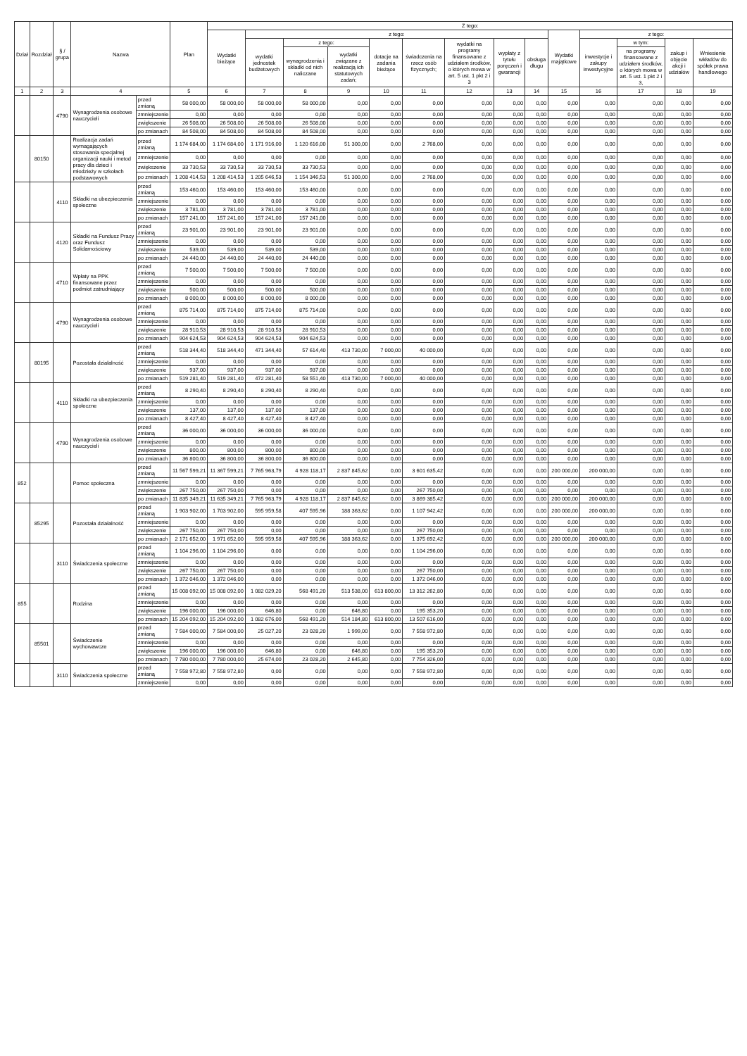| Dział | Rozdział | § / grupa | Nazwa | | Plan | Z tego: | | | | | | | | | | | | | |
| --- | --- | --- | --- | --- | --- | --- | --- | --- | --- | --- | --- | --- | --- | --- | --- | --- | --- | --- | --- |
| | | | | | | Wydatki bieżące | z tego: | | | | | | | | Wydatki majątkowe | z tego: | | | |
| | | | | | | | wydatki jednostek budżetowych | z tego: | | dotacje na zadania bieżące | świadczenia na rzecz osób fizycznych; | wydatki na programy finansowane z udziałem środków, o których mowa w art. 5 ust. 1 pkt 2 i 3 | wypłaty z tytułu poręczeń i gwarancji | obsługa długu | | inwestycje i zakupy inwestycyjne | w tym: | zakup i objęcie akcji i udziałów | Wniesienie wkładów do spółek prawa handlowego |
| | | | | | | | | wynagrodzenia i składki od nich naliczane | wydatki związane z realizacją ich statutowych zadań; | | | | | | | | na programy finansowane z udziałem środków, o których mowa w art. 5 ust. 1 pkt 2 i 3, | | |
| 1 | 2 | 3 | 4 | | 5 | 6 | 7 | 8 | 9 | 10 | 11 | 12 | 13 | 14 | 15 | 16 | 17 | 18 | 19 |
| | | 4790 | Wynagrodzenia osobowe nauczycieli | przed zmianą | 58 000,00 | 58 000,00 | 58 000,00 | 58 000,00 | 0,00 | 0,00 | 0,00 | 0,00 | 0,00 | 0,00 | 0,00 | 0,00 | 0,00 | 0,00 | 0,00 |
| | | | | zmniejszenie | 0,00 | 0,00 | 0,00 | 0,00 | 0,00 | 0,00 | 0,00 | 0,00 | 0,00 | 0,00 | 0,00 | 0,00 | 0,00 | 0,00 | 0,00 |
| | | | | zwiększenie | 26 508,00 | 26 508,00 | 26 508,00 | 26 508,00 | 0,00 | 0,00 | 0,00 | 0,00 | 0,00 | 0,00 | 0,00 | 0,00 | 0,00 | 0,00 | 0,00 |
| | | | | po zmianach | 84 508,00 | 84 508,00 | 84 508,00 | 84 508,00 | 0,00 | 0,00 | 0,00 | 0,00 | 0,00 | 0,00 | 0,00 | 0,00 | 0,00 | 0,00 | 0,00 |
| | 80150 | | Realizacja zadań wymagających stosowania specjalnej organizacji nauki i metod pracy dla dzieci i młodzieży w szkołach podstawowych | przed zmianą | 1 174 684,00 | 1 174 684,00 | 1 171 916,00 | 1 120 616,00 | 51 300,00 | 0,00 | 2 768,00 | 0,00 | 0,00 | 0,00 | 0,00 | 0,00 | 0,00 | 0,00 | 0,00 |
| | | | | zmniejszenie | 0,00 | 0,00 | 0,00 | 0,00 | 0,00 | 0,00 | 0,00 | 0,00 | 0,00 | 0,00 | 0,00 | 0,00 | 0,00 | 0,00 | 0,00 |
| | | | | zwiększenie | 33 730,53 | 33 730,53 | 33 730,53 | 33 730,53 | 0,00 | 0,00 | 0,00 | 0,00 | 0,00 | 0,00 | 0,00 | 0,00 | 0,00 | 0,00 | 0,00 |
| | | | | po zmianach | 1 208 414,53 | 1 208 414,53 | 1 205 646,53 | 1 154 346,53 | 51 300,00 | 0,00 | 2 768,00 | 0,00 | 0,00 | 0,00 | 0,00 | 0,00 | 0,00 | 0,00 | 0,00 |
| | | 4110 | Składki na ubezpieczenia społeczne | przed zmianą | 153 460,00 | 153 460,00 | 153 460,00 | 153 460,00 | 0,00 | 0,00 | 0,00 | 0,00 | 0,00 | 0,00 | 0,00 | 0,00 | 0,00 | 0,00 | 0,00 |
| | | | | zmniejszenie | 0,00 | 0,00 | 0,00 | 0,00 | 0,00 | 0,00 | 0,00 | 0,00 | 0,00 | 0,00 | 0,00 | 0,00 | 0,00 | 0,00 | 0,00 |
| | | | | zwiększenie | 3 781,00 | 3 781,00 | 3 781,00 | 3 781,00 | 0,00 | 0,00 | 0,00 | 0,00 | 0,00 | 0,00 | 0,00 | 0,00 | 0,00 | 0,00 | 0,00 |
| | | | | po zmianach | 157 241,00 | 157 241,00 | 157 241,00 | 157 241,00 | 0,00 | 0,00 | 0,00 | 0,00 | 0,00 | 0,00 | 0,00 | 0,00 | 0,00 | 0,00 | 0,00 |
| | | 4120 | Składki na Fundusz Pracy oraz Fundusz Solidarnościowy | przed zmianą | 23 901,00 | 23 901,00 | 23 901,00 | 23 901,00 | 0,00 | 0,00 | 0,00 | 0,00 | 0,00 | 0,00 | 0,00 | 0,00 | 0,00 | 0,00 | 0,00 |
| | | | | zmniejszenie | 0,00 | 0,00 | 0,00 | 0,00 | 0,00 | 0,00 | 0,00 | 0,00 | 0,00 | 0,00 | 0,00 | 0,00 | 0,00 | 0,00 | 0,00 |
| | | | | zwiększenie | 539,00 | 539,00 | 539,00 | 539,00 | 0,00 | 0,00 | 0,00 | 0,00 | 0,00 | 0,00 | 0,00 | 0,00 | 0,00 | 0,00 | 0,00 |
| | | | | po zmianach | 24 440,00 | 24 440,00 | 24 440,00 | 24 440,00 | 0,00 | 0,00 | 0,00 | 0,00 | 0,00 | 0,00 | 0,00 | 0,00 | 0,00 | 0,00 | 0,00 |
| | | 4710 | Wpłaty na PPK finansowane przez podmiot zatrudniający | przed zmianą | 7 500,00 | 7 500,00 | 7 500,00 | 7 500,00 | 0,00 | 0,00 | 0,00 | 0,00 | 0,00 | 0,00 | 0,00 | 0,00 | 0,00 | 0,00 | 0,00 |
| | | | | zmniejszenie | 0,00 | 0,00 | 0,00 | 0,00 | 0,00 | 0,00 | 0,00 | 0,00 | 0,00 | 0,00 | 0,00 | 0,00 | 0,00 | 0,00 | 0,00 |
| | | | | zwiększenie | 500,00 | 500,00 | 500,00 | 500,00 | 0,00 | 0,00 | 0,00 | 0,00 | 0,00 | 0,00 | 0,00 | 0,00 | 0,00 | 0,00 | 0,00 |
| | | | | po zmianach | 8 000,00 | 8 000,00 | 8 000,00 | 8 000,00 | 0,00 | 0,00 | 0,00 | 0,00 | 0,00 | 0,00 | 0,00 | 0,00 | 0,00 | 0,00 | 0,00 |
| | | 4790 | Wynagrodzenia osobowe nauczycieli | przed zmianą | 875 714,00 | 875 714,00 | 875 714,00 | 875 714,00 | 0,00 | 0,00 | 0,00 | 0,00 | 0,00 | 0,00 | 0,00 | 0,00 | 0,00 | 0,00 | 0,00 |
| | | | | zmniejszenie | 0,00 | 0,00 | 0,00 | 0,00 | 0,00 | 0,00 | 0,00 | 0,00 | 0,00 | 0,00 | 0,00 | 0,00 | 0,00 | 0,00 | 0,00 |
| | | | | zwiększenie | 28 910,53 | 28 910,53 | 28 910,53 | 28 910,53 | 0,00 | 0,00 | 0,00 | 0,00 | 0,00 | 0,00 | 0,00 | 0,00 | 0,00 | 0,00 | 0,00 |
| | | | | po zmianach | 904 624,53 | 904 624,53 | 904 624,53 | 904 624,53 | 0,00 | 0,00 | 0,00 | 0,00 | 0,00 | 0,00 | 0,00 | 0,00 | 0,00 | 0,00 | 0,00 |
| | 80195 | | Pozostała działalność | przed zmianą | 518 344,40 | 518 344,40 | 471 344,40 | 57 614,40 | 413 730,00 | 7 000,00 | 40 000,00 | 0,00 | 0,00 | 0,00 | 0,00 | 0,00 | 0,00 | 0,00 | 0,00 |
| | | | | zmniejszenie | 0,00 | 0,00 | 0,00 | 0,00 | 0,00 | 0,00 | 0,00 | 0,00 | 0,00 | 0,00 | 0,00 | 0,00 | 0,00 | 0,00 | 0,00 |
| | | | | zwiększenie | 937,00 | 937,00 | 937,00 | 937,00 | 0,00 | 0,00 | 0,00 | 0,00 | 0,00 | 0,00 | 0,00 | 0,00 | 0,00 | 0,00 | 0,00 |
| | | | | po zmianach | 519 281,40 | 519 281,40 | 472 281,40 | 58 551,40 | 413 730,00 | 7 000,00 | 40 000,00 | 0,00 | 0,00 | 0,00 | 0,00 | 0,00 | 0,00 | 0,00 | 0,00 |
| | | 4110 | Składki na ubezpieczenia społeczne | przed zmianą | 8 290,40 | 8 290,40 | 8 290,40 | 8 290,40 | 0,00 | 0,00 | 0,00 | 0,00 | 0,00 | 0,00 | 0,00 | 0,00 | 0,00 | 0,00 | 0,00 |
| | | | | zmniejszenie | 0,00 | 0,00 | 0,00 | 0,00 | 0,00 | 0,00 | 0,00 | 0,00 | 0,00 | 0,00 | 0,00 | 0,00 | 0,00 | 0,00 | 0,00 |
| | | | | zwiększenie | 137,00 | 137,00 | 137,00 | 137,00 | 0,00 | 0,00 | 0,00 | 0,00 | 0,00 | 0,00 | 0,00 | 0,00 | 0,00 | 0,00 | 0,00 |
| | | | | po zmianach | 8 427,40 | 8 427,40 | 8 427,40 | 8 427,40 | 0,00 | 0,00 | 0,00 | 0,00 | 0,00 | 0,00 | 0,00 | 0,00 | 0,00 | 0,00 | 0,00 |
| | | 4790 | Wynagrodzenia osobowe nauczycieli | przed zmianą | 36 000,00 | 36 000,00 | 36 000,00 | 36 000,00 | 0,00 | 0,00 | 0,00 | 0,00 | 0,00 | 0,00 | 0,00 | 0,00 | 0,00 | 0,00 | 0,00 |
| | | | | zmniejszenie | 0,00 | 0,00 | 0,00 | 0,00 | 0,00 | 0,00 | 0,00 | 0,00 | 0,00 | 0,00 | 0,00 | 0,00 | 0,00 | 0,00 | 0,00 |
| | | | | zwiększenie | 800,00 | 800,00 | 800,00 | 800,00 | 0,00 | 0,00 | 0,00 | 0,00 | 0,00 | 0,00 | 0,00 | 0,00 | 0,00 | 0,00 | 0,00 |
| | | | | po zmianach | 36 800,00 | 36 800,00 | 36 800,00 | 36 800,00 | 0,00 | 0,00 | 0,00 | 0,00 | 0,00 | 0,00 | 0,00 | 0,00 | 0,00 | 0,00 | 0,00 |
| 852 | | | Pomoc społeczna | przed zmianą | 11 567 599,21 | 11 367 599,21 | 7 765 963,79 | 4 928 118,17 | 2 837 845,62 | 0,00 | 3 601 635,42 | 0,00 | 0,00 | 0,00 | 200 000,00 | 200 000,00 | 0,00 | 0,00 | 0,00 |
| | | | | zmniejszenie | 0,00 | 0,00 | 0,00 | 0,00 | 0,00 | 0,00 | 0,00 | 0,00 | 0,00 | 0,00 | 0,00 | 0,00 | 0,00 | 0,00 | 0,00 |
| | | | | zwiększenie | 267 750,00 | 267 750,00 | 0,00 | 0,00 | 0,00 | 0,00 | 267 750,00 | 0,00 | 0,00 | 0,00 | 0,00 | 0,00 | 0,00 | 0,00 | 0,00 |
| | | | | po zmianach | 11 835 349,21 | 11 635 349,21 | 7 765 963,79 | 4 928 118,17 | 2 837 845,62 | 0,00 | 3 869 385,42 | 0,00 | 0,00 | 0,00 | 200 000,00 | 200 000,00 | 0,00 | 0,00 | 0,00 |
| | 85295 | | Pozostała działalność | przed zmianą | 1 903 902,00 | 1 703 902,00 | 595 959,58 | 407 595,96 | 188 363,62 | 0,00 | 1 107 942,42 | 0,00 | 0,00 | 0,00 | 200 000,00 | 200 000,00 | 0,00 | 0,00 | 0,00 |
| | | | | zmniejszenie | 0,00 | 0,00 | 0,00 | 0,00 | 0,00 | 0,00 | 0,00 | 0,00 | 0,00 | 0,00 | 0,00 | 0,00 | 0,00 | 0,00 | 0,00 |
| | | | | zwiększenie | 267 750,00 | 267 750,00 | 0,00 | 0,00 | 0,00 | 0,00 | 267 750,00 | 0,00 | 0,00 | 0,00 | 0,00 | 0,00 | 0,00 | 0,00 | 0,00 |
| | | | | po zmianach | 2 171 652,00 | 1 971 652,00 | 595 959,58 | 407 595,96 | 188 363,62 | 0,00 | 1 375 692,42 | 0,00 | 0,00 | 0,00 | 200 000,00 | 200 000,00 | 0,00 | 0,00 | 0,00 |
| | | 3110 | Świadczenia społeczne | przed zmianą | 1 104 296,00 | 1 104 296,00 | 0,00 | 0,00 | 0,00 | 0,00 | 1 104 296,00 | 0,00 | 0,00 | 0,00 | 0,00 | 0,00 | 0,00 | 0,00 | 0,00 |
| | | | | zmniejszenie | 0,00 | 0,00 | 0,00 | 0,00 | 0,00 | 0,00 | 0,00 | 0,00 | 0,00 | 0,00 | 0,00 | 0,00 | 0,00 | 0,00 | 0,00 |
| | | | | zwiększenie | 267 750,00 | 267 750,00 | 0,00 | 0,00 | 0,00 | 0,00 | 267 750,00 | 0,00 | 0,00 | 0,00 | 0,00 | 0,00 | 0,00 | 0,00 | 0,00 |
| | | | | po zmianach | 1 372 046,00 | 1 372 046,00 | 0,00 | 0,00 | 0,00 | 0,00 | 1 372 046,00 | 0,00 | 0,00 | 0,00 | 0,00 | 0,00 | 0,00 | 0,00 | 0,00 |
| 855 | | | Rodzina | przed zmianą | 15 008 092,00 | 15 008 092,00 | 1 082 029,20 | 568 491,20 | 513 538,00 | 613 800,00 | 13 312 262,80 | 0,00 | 0,00 | 0,00 | 0,00 | 0,00 | 0,00 | 0,00 | 0,00 |
| | | | | zmniejszenie | 0,00 | 0,00 | 0,00 | 0,00 | 0,00 | 0,00 | 0,00 | 0,00 | 0,00 | 0,00 | 0,00 | 0,00 | 0,00 | 0,00 | 0,00 |
| | | | | zwiększenie | 196 000,00 | 196 000,00 | 646,80 | 0,00 | 646,80 | 0,00 | 195 353,20 | 0,00 | 0,00 | 0,00 | 0,00 | 0,00 | 0,00 | 0,00 | 0,00 |
| | | | | po zmianach | 15 204 092,00 | 15 204 092,00 | 1 082 676,00 | 568 491,20 | 514 184,80 | 613 800,00 | 13 507 616,00 | 0,00 | 0,00 | 0,00 | 0,00 | 0,00 | 0,00 | 0,00 | 0,00 |
| | 85501 | | Świadczenie wychowawcze | przed zmianą | 7 584 000,00 | 7 584 000,00 | 25 027,20 | 23 028,20 | 1 999,00 | 0,00 | 7 558 972,80 | 0,00 | 0,00 | 0,00 | 0,00 | 0,00 | 0,00 | 0,00 | 0,00 |
| | | | | zmniejszenie | 0,00 | 0,00 | 0,00 | 0,00 | 0,00 | 0,00 | 0,00 | 0,00 | 0,00 | 0,00 | 0,00 | 0,00 | 0,00 | 0,00 | 0,00 |
| | | | | zwiększenie | 196 000,00 | 196 000,00 | 646,80 | 0,00 | 646,80 | 0,00 | 195 353,20 | 0,00 | 0,00 | 0,00 | 0,00 | 0,00 | 0,00 | 0,00 | 0,00 |
| | | | | po zmianach | 7 780 000,00 | 7 780 000,00 | 25 674,00 | 23 028,20 | 2 645,80 | 0,00 | 7 754 326,00 | 0,00 | 0,00 | 0,00 | 0,00 | 0,00 | 0,00 | 0,00 | 0,00 |
| | | 3110 | Świadczenia społeczne | przed zmianą | 7 558 972,80 | 7 558 972,80 | 0,00 | 0,00 | 0,00 | 0,00 | 7 558 972,80 | 0,00 | 0,00 | 0,00 | 0,00 | 0,00 | 0,00 | 0,00 | 0,00 |
| | | | | zmniejszenie | 0,00 | 0,00 | 0,00 | 0,00 | 0,00 | 0,00 | 0,00 | 0,00 | 0,00 | 0,00 | 0,00 | 0,00 | 0,00 | 0,00 | 0,00 |